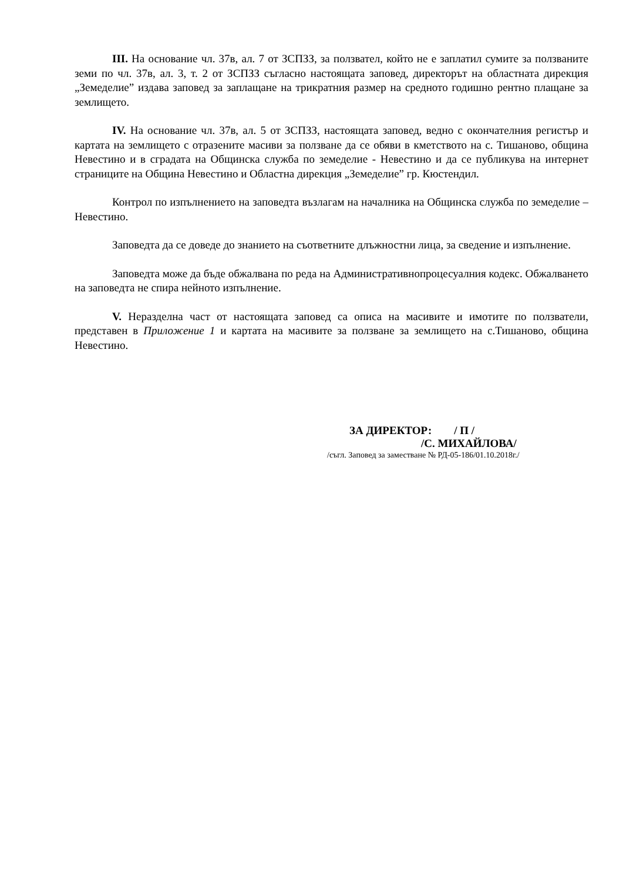III. На основание чл. 37в, ал. 7 от ЗСПЗЗ, за ползвател, който не е заплатил сумите за ползваните земи по чл. 37в, ал. 3, т. 2 от ЗСПЗЗ съгласно настоящата заповед, директорът на областната дирекция „Земеделие” издава заповед за заплащане на трикратния размер на средното годишно рентно плащане за землището.
IV. На основание чл. 37в, ал. 5 от ЗСПЗЗ, настоящата заповед, ведно с окончателния регистър и картата на землището с отразените масиви за ползване да се обяви в кметството на с. Тишаново, община Невестино и в сградата на Общинска служба по земеделие - Невестино и да се публикува на интернет страниците на Община Невестино и Областна дирекция „Земеделие” гр. Кюстендил.
Контрол по изпълнението на заповедта възлагам на началника на Общинска служба по земеделие – Невестино.
Заповедта да се доведе до знанието на съответните длъжностни лица, за сведение и изпълнение.
Заповедта може да бъде обжалвана по реда на Административнопроцесуалния кодекс. Обжалването на заповедта не спира нейното изпълнение.
V. Неразделна част от настоящата заповед са описа на масивите и имотите по ползватели, представен в Приложение 1 и картата на масивите за ползване за землището на с.Тишаново, община Невестино.
ЗА ДИРЕКТОР: / П /
/С. МИХАЙЛОВА/
/съгл. Заповед за заместване № РД-05-186/01.10.2018г./